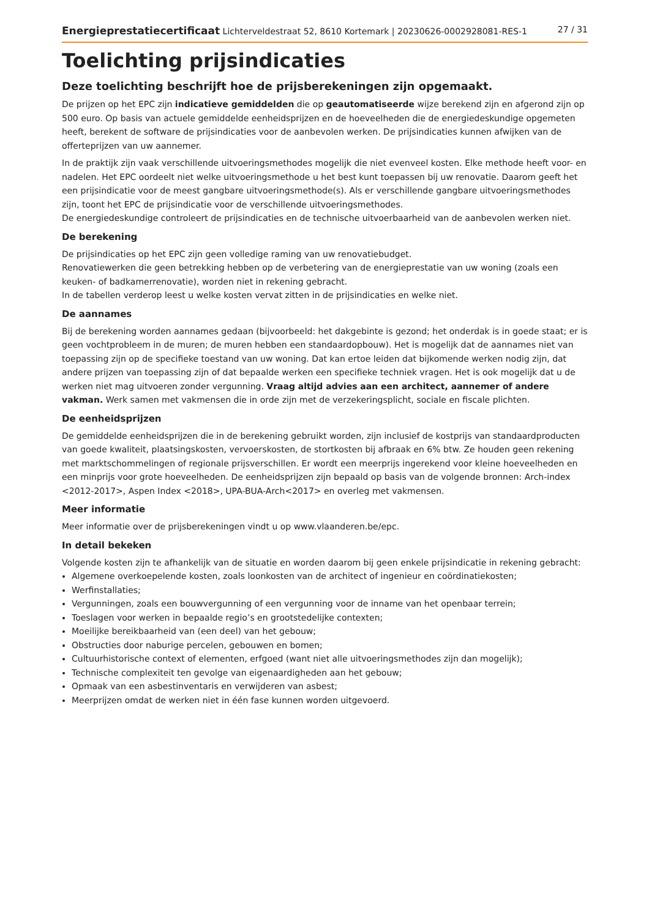Energieprestatiecertificaat Lichterveldestraat 52, 8610 Kortemark | 20230626-0002928081-RES-1 27 / 31
Toelichting prijsindicaties
Deze toelichting beschrijft hoe de prijsberekeningen zijn opgemaakt.
De prijzen op het EPC zijn indicatieve gemiddelden die op geautomatiseerde wijze berekend zijn en afgerond zijn op 500 euro. Op basis van actuele gemiddelde eenheidsprijzen en de hoeveelheden die de energiedeskundige opgemeten heeft, berekent de software de prijsindicaties voor de aanbevolen werken. De prijsindicaties kunnen afwijken van de offerteprijzen van uw aannemer.
In de praktijk zijn vaak verschillende uitvoeringsmethodes mogelijk die niet evenveel kosten. Elke methode heeft voor- en nadelen. Het EPC oordeelt niet welke uitvoeringsmethode u het best kunt toepassen bij uw renovatie. Daarom geeft het een prijsindicatie voor de meest gangbare uitvoeringsmethode(s). Als er verschillende gangbare uitvoeringsmethodes zijn, toont het EPC de prijsindicatie voor de verschillende uitvoeringsmethodes.
De energiedeskundige controleert de prijsindicaties en de technische uitvoerbaarheid van de aanbevolen werken niet.
De berekening
De prijsindicaties op het EPC zijn geen volledige raming van uw renovatiebudget.
Renovatiewerken die geen betrekking hebben op de verbetering van de energieprestatie van uw woning (zoals een keuken- of badkamerrenovatie), worden niet in rekening gebracht.
In de tabellen verderop leest u welke kosten vervat zitten in de prijsindicaties en welke niet.
De aannames
Bij de berekening worden aannames gedaan (bijvoorbeeld: het dakgebinte is gezond; het onderdak is in goede staat; er is geen vochtprobleem in de muren; de muren hebben een standaardopbouw). Het is mogelijk dat de aannames niet van toepassing zijn op de specifieke toestand van uw woning. Dat kan ertoe leiden dat bijkomende werken nodig zijn, dat andere prijzen van toepassing zijn of dat bepaalde werken een specifieke techniek vragen. Het is ook mogelijk dat u de werken niet mag uitvoeren zonder vergunning. Vraag altijd advies aan een architect, aannemer of andere vakman. Werk samen met vakmensen die in orde zijn met de verzekeringsplicht, sociale en fiscale plichten.
De eenheidsprijzen
De gemiddelde eenheidsprijzen die in de berekening gebruikt worden, zijn inclusief de kostprijs van standaardproducten van goede kwaliteit, plaatsingskosten, vervoerskosten, de stortkosten bij afbraak en 6% btw. Ze houden geen rekening met marktschommelingen of regionale prijsverschillen. Er wordt een meerprijs ingerekend voor kleine hoeveelheden en een minprijs voor grote hoeveelheden. De eenheidsprijzen zijn bepaald op basis van de volgende bronnen: Arch-index <2012-2017>, Aspen Index <2018>, UPA-BUA-Arch<2017> en overleg met vakmensen.
Meer informatie
Meer informatie over de prijsberekeningen vindt u op www.vlaanderen.be/epc.
In detail bekeken
Volgende kosten zijn te afhankelijk van de situatie en worden daarom bij geen enkele prijsindicatie in rekening gebracht:
Algemene overkoepelende kosten, zoals loonkosten van de architect of ingenieur en coördinatiekosten;
Werfinstallaties;
Vergunningen, zoals een bouwvergunning of een vergunning voor de inname van het openbaar terrein;
Toeslagen voor werken in bepaalde regio’s en grootstedelijke contexten;
Moeilijke bereikbaarheid van (een deel) van het gebouw;
Obstructies door naburige percelen, gebouwen en bomen;
Cultuurhistorische context of elementen, erfgoed (want niet alle uitvoeringsmethodes zijn dan mogelijk);
Technische complexiteit ten gevolge van eigenaardigheden aan het gebouw;
Opmaak van een asbestinventaris en verwijderen van asbest;
Meerprijzen omdat de werken niet in één fase kunnen worden uitgevoerd.